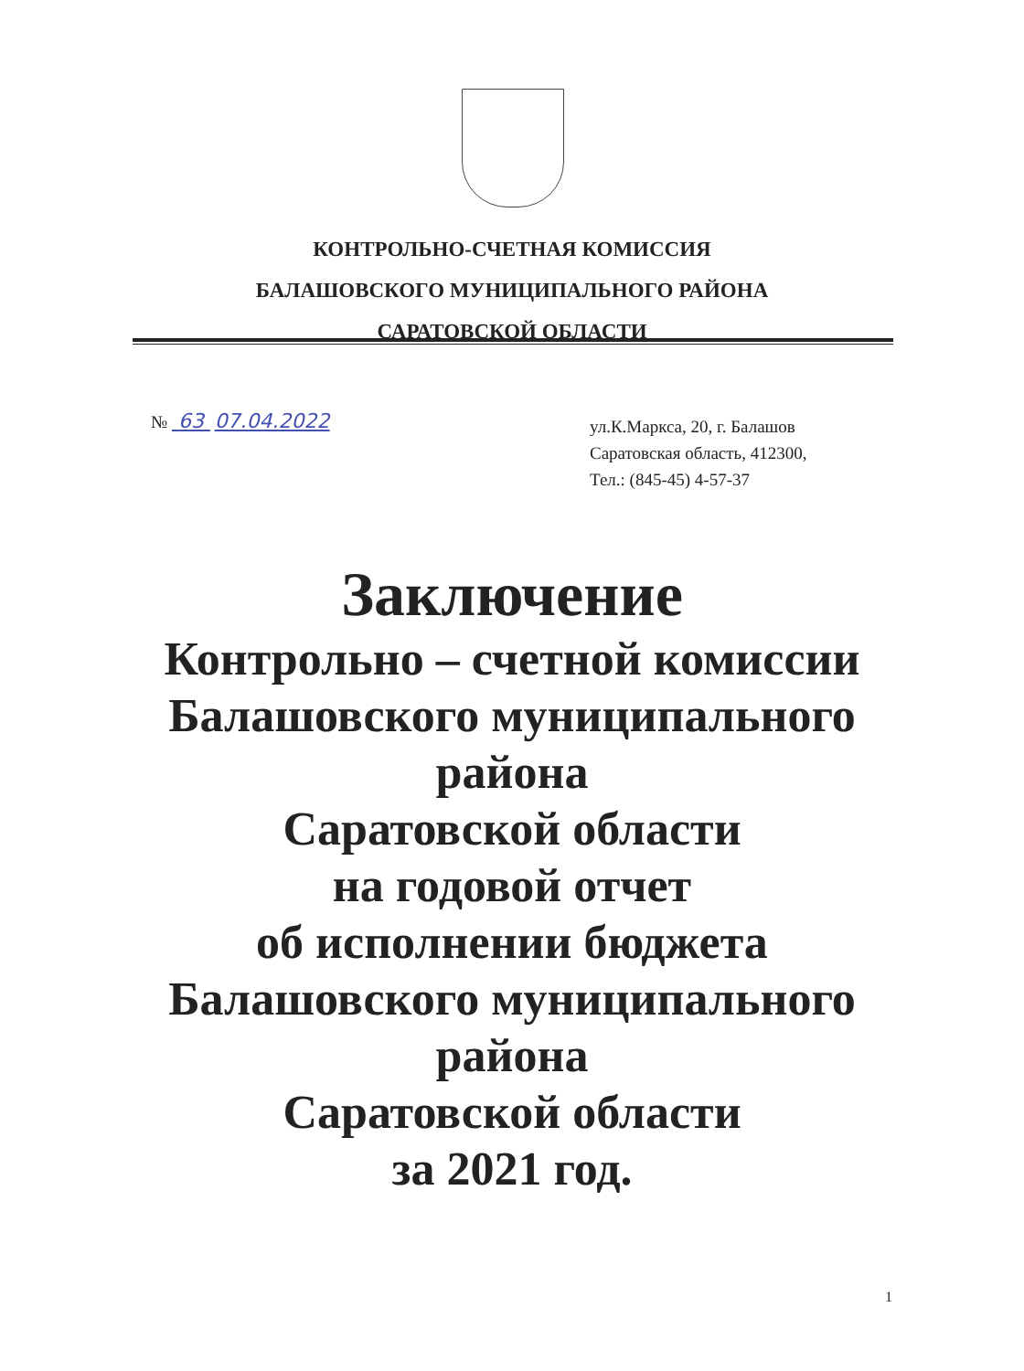КОНТРОЛЬНО-СЧЕТНАЯ КОМИССИЯ
БАЛАШОВСКОГО МУНИЦИПАЛЬНОГО РАЙОНА
САРАТОВСКОЙ ОБЛАСТИ
№ 63 07.04.2022
ул.К.Маркса, 20, г. Балашов
Саратовская область, 412300,
Тел.: (845-45) 4-57-37
Заключение
Контрольно – счетной комиссии
Балашовского муниципального
района
Саратовской области
на годовой отчет
об исполнении бюджета
Балашовского муниципального
района
Саратовской области
за 2021 год.
1